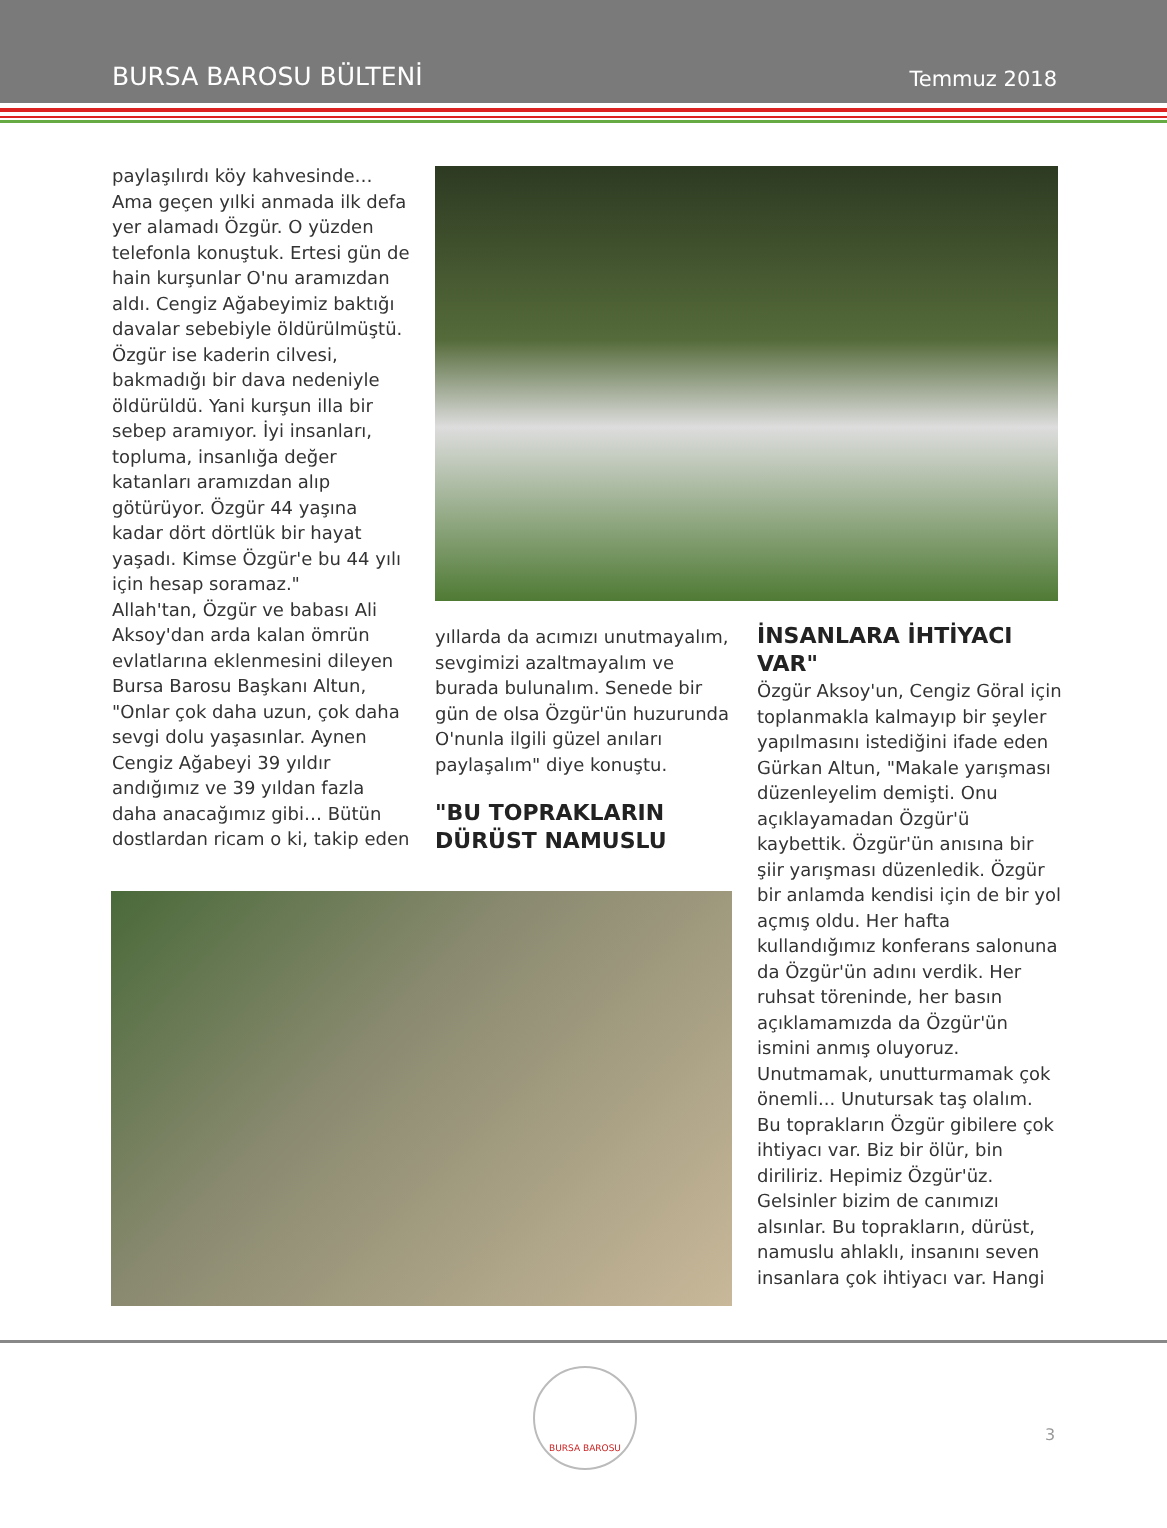BURSA BAROSU BÜLTENİ Temmuz 2018
paylaşılırdı köy kahvesinde… Ama geçen yılki anmada ilk defa yer alamadı Özgür. O yüzden telefonla konuştuk. Ertesi gün de hain kurşunlar O'nu aramızdan aldı. Cengiz Ağabeyimiz baktığı davalar sebebiyle öldürülmüştü. Özgür ise kaderin cilvesi, bakmadığı bir dava nedeniyle öldürüldü. Yani kurşun illa bir sebep aramıyor. İyi insanları, topluma, insanlığa değer katanları aramızdan alıp götürüyor. Özgür 44 yaşına kadar dört dörtlük bir hayat yaşadı. Kimse Özgür'e bu 44 yılı için hesap soramaz."
Allah'tan, Özgür ve babası Ali Aksoy'dan arda kalan ömrün evlatlarına eklenmesini dileyen Bursa Barosu Başkanı Altun, "Onlar çok daha uzun, çok daha sevgi dolu yaşasınlar. Aynen Cengiz Ağabeyi 39 yıldır andığımız ve 39 yıldan fazla daha anacağımız gibi… Bütün dostlardan ricam o ki, takip eden
yıllarda da acımızı unutmayalım, sevgimizi azaltmayalım ve burada bulunalım. Senede bir gün de olsa Özgür'ün huzurunda O'nunla ilgili güzel anıları paylaşalım" diye konuştu.
"BU TOPRAKLARIN DÜRÜST NAMUSLU
İNSANLARA İHTİYACI VAR"
Özgür Aksoy'un, Cengiz Göral için toplanmakla kalmayıp bir şeyler yapılmasını istediğini ifade eden Gürkan Altun, "Makale yarışması düzenleyelim demişti. Onu açıklayamadan Özgür'ü kaybettik. Özgür'ün anısına bir şiir yarışması düzenledik. Özgür bir anlamda kendisi için de bir yol açmış oldu. Her hafta kullandığımız konferans salonuna da Özgür'ün adını verdik. Her ruhsat töreninde, her basın açıklamamızda da Özgür'ün ismini anmış oluyoruz. Unutmamak, unutturmamak çok önemli... Unutursak taş olalım. Bu toprakların Özgür gibilere çok ihtiyacı var. Biz bir ölür, bin diriliriz. Hepimiz Özgür'üz. Gelsinler bizim de canımızı alsınlar. Bu toprakların, dürüst, namuslu ahlaklı, insanını seven insanlara çok ihtiyacı var. Hangi
BURSA BAROSU
3